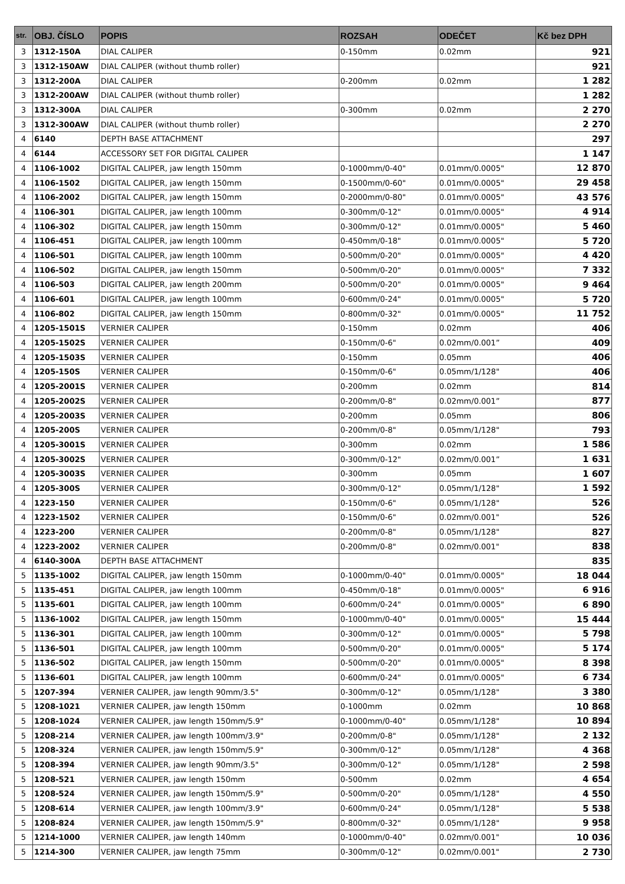| str. | OBJ. ČÍSLO | POPIS | ROZSAH | ODEČET | Kč bez DPH |
| --- | --- | --- | --- | --- | --- |
| 3 | 1312-150A | DIAL CALIPER | 0-150mm | 0.02mm | 921 |
| 3 | 1312-150AW | DIAL CALIPER (without thumb roller) | | | 921 |
| 3 | 1312-200A | DIAL CALIPER | 0-200mm | 0.02mm | 1 282 |
| 3 | 1312-200AW | DIAL CALIPER (without thumb roller) | | | 1 282 |
| 3 | 1312-300A | DIAL CALIPER | 0-300mm | 0.02mm | 2 270 |
| 3 | 1312-300AW | DIAL CALIPER (without thumb roller) | | | 2 270 |
| 4 | 6140 | DEPTH BASE ATTACHMENT | | | 297 |
| 4 | 6144 | ACCESSORY SET FOR DIGITAL CALIPER | | | 1 147 |
| 4 | 1106-1002 | DIGITAL CALIPER, jaw length 150mm | 0-1000mm/0-40" | 0.01mm/0.0005" | 12 870 |
| 4 | 1106-1502 | DIGITAL CALIPER, jaw length 150mm | 0-1500mm/0-60" | 0.01mm/0.0005" | 29 458 |
| 4 | 1106-2002 | DIGITAL CALIPER, jaw length 150mm | 0-2000mm/0-80" | 0.01mm/0.0005" | 43 576 |
| 4 | 1106-301 | DIGITAL CALIPER, jaw length 100mm | 0-300mm/0-12" | 0.01mm/0.0005" | 4 914 |
| 4 | 1106-302 | DIGITAL CALIPER, jaw length 150mm | 0-300mm/0-12" | 0.01mm/0.0005" | 5 460 |
| 4 | 1106-451 | DIGITAL CALIPER, jaw length 100mm | 0-450mm/0-18" | 0.01mm/0.0005" | 5 720 |
| 4 | 1106-501 | DIGITAL CALIPER, jaw length 100mm | 0-500mm/0-20" | 0.01mm/0.0005" | 4 420 |
| 4 | 1106-502 | DIGITAL CALIPER, jaw length 150mm | 0-500mm/0-20" | 0.01mm/0.0005" | 7 332 |
| 4 | 1106-503 | DIGITAL CALIPER, jaw length 200mm | 0-500mm/0-20" | 0.01mm/0.0005" | 9 464 |
| 4 | 1106-601 | DIGITAL CALIPER, jaw length 100mm | 0-600mm/0-24" | 0.01mm/0.0005" | 5 720 |
| 4 | 1106-802 | DIGITAL CALIPER, jaw length 150mm | 0-800mm/0-32" | 0.01mm/0.0005" | 11 752 |
| 4 | 1205-1501S | VERNIER CALIPER | 0-150mm | 0.02mm | 406 |
| 4 | 1205-1502S | VERNIER CALIPER | 0-150mm/0-6" | 0.02mm/0.001” | 409 |
| 4 | 1205-1503S | VERNIER CALIPER | 0-150mm | 0.05mm | 406 |
| 4 | 1205-150S | VERNIER CALIPER | 0-150mm/0-6" | 0.05mm/1/128" | 406 |
| 4 | 1205-2001S | VERNIER CALIPER | 0-200mm | 0.02mm | 814 |
| 4 | 1205-2002S | VERNIER CALIPER | 0-200mm/0-8" | 0.02mm/0.001” | 877 |
| 4 | 1205-2003S | VERNIER CALIPER | 0-200mm | 0.05mm | 806 |
| 4 | 1205-200S | VERNIER CALIPER | 0-200mm/0-8" | 0.05mm/1/128" | 793 |
| 4 | 1205-3001S | VERNIER CALIPER | 0-300mm | 0.02mm | 1 586 |
| 4 | 1205-3002S | VERNIER CALIPER | 0-300mm/0-12" | 0.02mm/0.001” | 1 631 |
| 4 | 1205-3003S | VERNIER CALIPER | 0-300mm | 0.05mm | 1 607 |
| 4 | 1205-300S | VERNIER CALIPER | 0-300mm/0-12" | 0.05mm/1/128" | 1 592 |
| 4 | 1223-150 | VERNIER CALIPER | 0-150mm/0-6" | 0.05mm/1/128" | 526 |
| 4 | 1223-1502 | VERNIER CALIPER | 0-150mm/0-6" | 0.02mm/0.001" | 526 |
| 4 | 1223-200 | VERNIER CALIPER | 0-200mm/0-8" | 0.05mm/1/128" | 827 |
| 4 | 1223-2002 | VERNIER CALIPER | 0-200mm/0-8" | 0.02mm/0.001" | 838 |
| 4 | 6140-300A | DEPTH BASE ATTACHMENT | | | 835 |
| 5 | 1135-1002 | DIGITAL CALIPER, jaw length 150mm | 0-1000mm/0-40" | 0.01mm/0.0005" | 18 044 |
| 5 | 1135-451 | DIGITAL CALIPER, jaw length 100mm | 0-450mm/0-18" | 0.01mm/0.0005" | 6 916 |
| 5 | 1135-601 | DIGITAL CALIPER, jaw length 100mm | 0-600mm/0-24" | 0.01mm/0.0005" | 6 890 |
| 5 | 1136-1002 | DIGITAL CALIPER, jaw length 150mm | 0-1000mm/0-40" | 0.01mm/0.0005" | 15 444 |
| 5 | 1136-301 | DIGITAL CALIPER, jaw length 100mm | 0-300mm/0-12" | 0.01mm/0.0005" | 5 798 |
| 5 | 1136-501 | DIGITAL CALIPER, jaw length 100mm | 0-500mm/0-20" | 0.01mm/0.0005" | 5 174 |
| 5 | 1136-502 | DIGITAL CALIPER, jaw length 150mm | 0-500mm/0-20" | 0.01mm/0.0005" | 8 398 |
| 5 | 1136-601 | DIGITAL CALIPER, jaw length 100mm | 0-600mm/0-24" | 0.01mm/0.0005" | 6 734 |
| 5 | 1207-394 | VERNIER CALIPER, jaw length 90mm/3.5" | 0-300mm/0-12" | 0.05mm/1/128" | 3 380 |
| 5 | 1208-1021 | VERNIER CALIPER, jaw length 150mm | 0-1000mm | 0.02mm | 10 868 |
| 5 | 1208-1024 | VERNIER CALIPER, jaw length 150mm/5.9" | 0-1000mm/0-40" | 0.05mm/1/128" | 10 894 |
| 5 | 1208-214 | VERNIER CALIPER, jaw length 100mm/3.9" | 0-200mm/0-8" | 0.05mm/1/128" | 2 132 |
| 5 | 1208-324 | VERNIER CALIPER, jaw length 150mm/5.9" | 0-300mm/0-12" | 0.05mm/1/128" | 4 368 |
| 5 | 1208-394 | VERNIER CALIPER, jaw length 90mm/3.5" | 0-300mm/0-12" | 0.05mm/1/128" | 2 598 |
| 5 | 1208-521 | VERNIER CALIPER, jaw length 150mm | 0-500mm | 0.02mm | 4 654 |
| 5 | 1208-524 | VERNIER CALIPER, jaw length 150mm/5.9" | 0-500mm/0-20" | 0.05mm/1/128" | 4 550 |
| 5 | 1208-614 | VERNIER CALIPER, jaw length 100mm/3.9" | 0-600mm/0-24" | 0.05mm/1/128" | 5 538 |
| 5 | 1208-824 | VERNIER CALIPER, jaw length 150mm/5.9" | 0-800mm/0-32" | 0.05mm/1/128" | 9 958 |
| 5 | 1214-1000 | VERNIER CALIPER, jaw length 140mm | 0-1000mm/0-40" | 0.02mm/0.001" | 10 036 |
| 5 | 1214-300 | VERNIER CALIPER, jaw length 75mm | 0-300mm/0-12" | 0.02mm/0.001" | 2 730 |